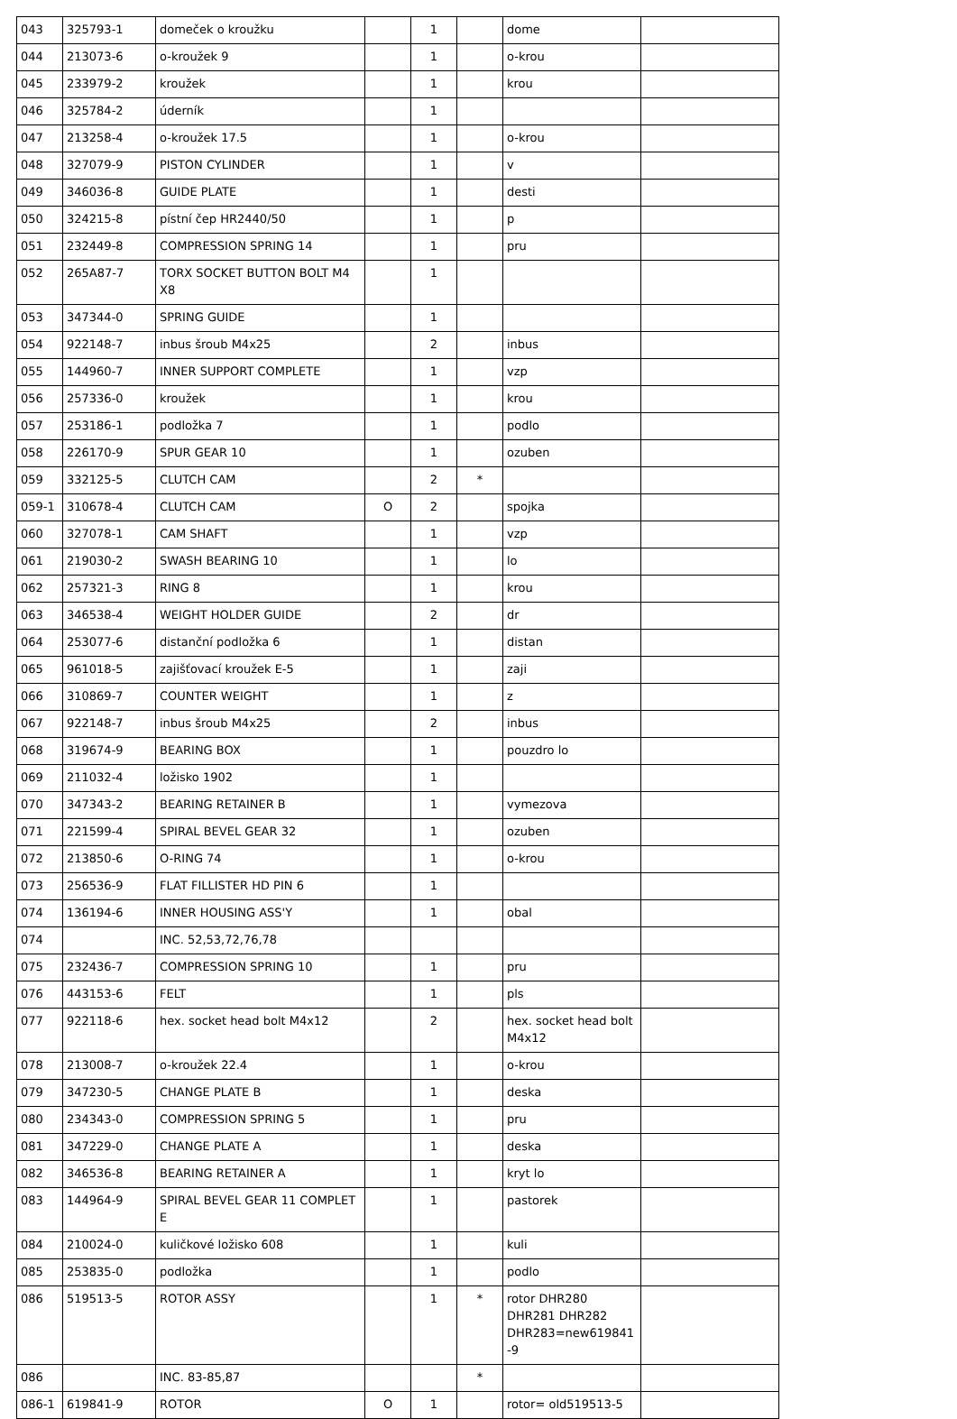| 043 | 325793-1 | domeček o kroužku | | 1 | | dome | |
| 044 | 213073-6 | o-kroužek 9 | | 1 | | o-krou | |
| 045 | 233979-2 | kroužek | | 1 | | krou | |
| 046 | 325784-2 | úderník | | 1 | | | |
| 047 | 213258-4 | o-kroužek 17.5 | | 1 | | o-krou | |
| 048 | 327079-9 | PISTON CYLINDER | | 1 | | v | |
| 049 | 346036-8 | GUIDE PLATE | | 1 | | desti | |
| 050 | 324215-8 | pístní čep HR2440/50 | | 1 | | p | |
| 051 | 232449-8 | COMPRESSION SPRING 14 | | 1 | | pru | |
| 052 | 265A87-7 | TORX SOCKET BUTTON BOLT M4 X8 | | 1 | | | |
| 053 | 347344-0 | SPRING GUIDE | | 1 | | | |
| 054 | 922148-7 | inbus šroub M4x25 | | 2 | | inbus | |
| 055 | 144960-7 | INNER SUPPORT COMPLETE | | 1 | | vzp | |
| 056 | 257336-0 | kroužek | | 1 | | krou | |
| 057 | 253186-1 | podložka 7 | | 1 | | podlo | |
| 058 | 226170-9 | SPUR GEAR 10 | | 1 | | ozuben | |
| 059 | 332125-5 | CLUTCH CAM | | 2 | * | | |
| 059-1 | 310678-4 | CLUTCH CAM | O | 2 | | spojka | |
| 060 | 327078-1 | CAM SHAFT | | 1 | | vzp | |
| 061 | 219030-2 | SWASH BEARING 10 | | 1 | | lo | |
| 062 | 257321-3 | RING 8 | | 1 | | krou | |
| 063 | 346538-4 | WEIGHT HOLDER GUIDE | | 2 | | dr | |
| 064 | 253077-6 | distanční podložka 6 | | 1 | | distan | |
| 065 | 961018-5 | zajišťovací kroužek E-5 | | 1 | | zaji | |
| 066 | 310869-7 | COUNTER WEIGHT | | 1 | | z | |
| 067 | 922148-7 | inbus šroub M4x25 | | 2 | | inbus | |
| 068 | 319674-9 | BEARING BOX | | 1 | | pouzdro lo | |
| 069 | 211032-4 | ložisko 1902 | | 1 | | | |
| 070 | 347343-2 | BEARING RETAINER B | | 1 | | vymezova | |
| 071 | 221599-4 | SPIRAL BEVEL GEAR 32 | | 1 | | ozuben | |
| 072 | 213850-6 | O-RING 74 | | 1 | | o-krou | |
| 073 | 256536-9 | FLAT FILLISTER HD PIN 6 | | 1 | | | |
| 074 | 136194-6 | INNER HOUSING ASS'Y | | 1 | | obal | |
| 074 | | INC. 52,53,72,76,78 | | | | | |
| 075 | 232436-7 | COMPRESSION SPRING 10 | | 1 | | pru | |
| 076 | 443153-6 | FELT | | 1 | | pls | |
| 077 | 922118-6 | hex. socket head bolt M4x12 | | 2 | | hex. socket head bolt M4x12 | |
| 078 | 213008-7 | o-kroužek 22.4 | | 1 | | o-krou | |
| 079 | 347230-5 | CHANGE PLATE B | | 1 | | deska | |
| 080 | 234343-0 | COMPRESSION SPRING 5 | | 1 | | pru | |
| 081 | 347229-0 | CHANGE PLATE A | | 1 | | deska | |
| 082 | 346536-8 | BEARING RETAINER A | | 1 | | kryt lo | |
| 083 | 144964-9 | SPIRAL BEVEL GEAR 11 COMPLET E | | 1 | | pastorek | |
| 084 | 210024-0 | kuličkové ložisko 608 | | 1 | | kuli | |
| 085 | 253835-0 | podložka | | 1 | | podlo | |
| 086 | 519513-5 | ROTOR ASSY | | 1 | * | rotor DHR280 DHR281 DHR282 DHR283=new619841-9 | |
| 086 | | INC. 83-85,87 | | | * | | |
| 086-1 | 619841-9 | ROTOR | O | 1 | | rotor= old519513-5 | |